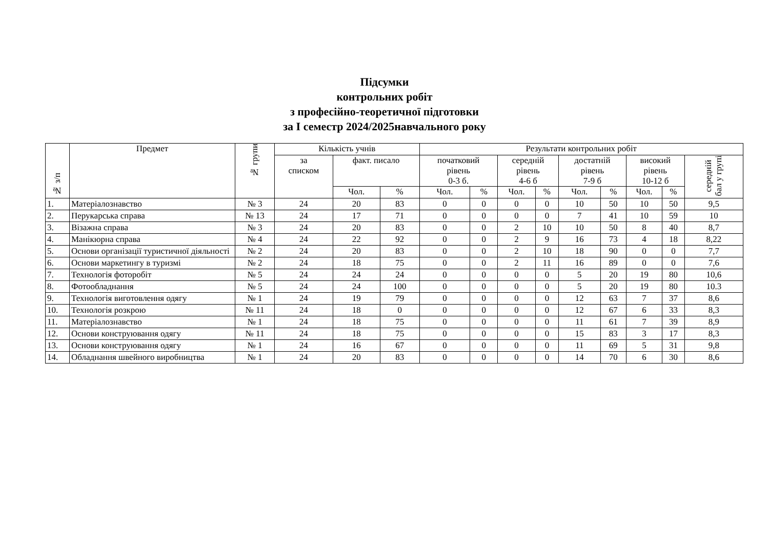Підсумки
контрольних робіт
з професійно-теоретичної підготовки
за І семестр 2024/2025навчального року
| № з/п | Предмет | № групи | Кількість учнів | | | Результати контрольних робіт | | | | | | | | |
| --- | --- | --- | --- | --- | --- | --- | --- | --- | --- | --- | --- | --- | --- | --- |
| | | | за списком | факт. писало | | початковий рівень 0-3 б. | | середній рівень 4-6 б | | достатній рівень 7-9 б | | високий рівень 10-12 б | | середній бал у групі |
| | | | | Чол. | % | Чол. | % | Чол. | % | Чол. | % | Чол. | % | |
| 1. | Матеріалознавство | № 3 | 24 | 20 | 83 | 0 | 0 | 0 | 0 | 10 | 50 | 10 | 50 | 9,5 |
| 2. | Перукарська справа | № 13 | 24 | 17 | 71 | 0 | 0 | 0 | 0 | 7 | 41 | 10 | 59 | 10 |
| 3. | Візажна справа | № 3 | 24 | 20 | 83 | 0 | 0 | 2 | 10 | 10 | 50 | 8 | 40 | 8,7 |
| 4. | Манікюрна справа | № 4 | 24 | 22 | 92 | 0 | 0 | 2 | 9 | 16 | 73 | 4 | 18 | 8,22 |
| 5. | Основи організації туристичної діяльності | № 2 | 24 | 20 | 83 | 0 | 0 | 2 | 10 | 18 | 90 | 0 | 0 | 7,7 |
| 6. | Основи маркетингу в туризмі | № 2 | 24 | 18 | 75 | 0 | 0 | 2 | 11 | 16 | 89 | 0 | 0 | 7,6 |
| 7. | Технологія фоторобіт | № 5 | 24 | 24 | 24 | 0 | 0 | 0 | 0 | 5 | 20 | 19 | 80 | 10,6 |
| 8. | Фотообладнання | № 5 | 24 | 24 | 100 | 0 | 0 | 0 | 0 | 5 | 20 | 19 | 80 | 10.3 |
| 9. | Технологія виготовлення одягу | № 1 | 24 | 19 | 79 | 0 | 0 | 0 | 0 | 12 | 63 | 7 | 37 | 8,6 |
| 10. | Технологія розкрою | № 11 | 24 | 18 | 0 | 0 | 0 | 0 | 0 | 12 | 67 | 6 | 33 | 8,3 |
| 11. | Матеріалознавство | № 1 | 24 | 18 | 75 | 0 | 0 | 0 | 0 | 11 | 61 | 7 | 39 | 8,9 |
| 12. | Основи конструювання одягу | № 11 | 24 | 18 | 75 | 0 | 0 | 0 | 0 | 15 | 83 | 3 | 17 | 8,3 |
| 13. | Основи конструювання одягу | № 1 | 24 | 16 | 67 | 0 | 0 | 0 | 0 | 11 | 69 | 5 | 31 | 9,8 |
| 14. | Обладнання швейного виробництва | № 1 | 24 | 20 | 83 | 0 | 0 | 0 | 0 | 14 | 70 | 6 | 30 | 8,6 |